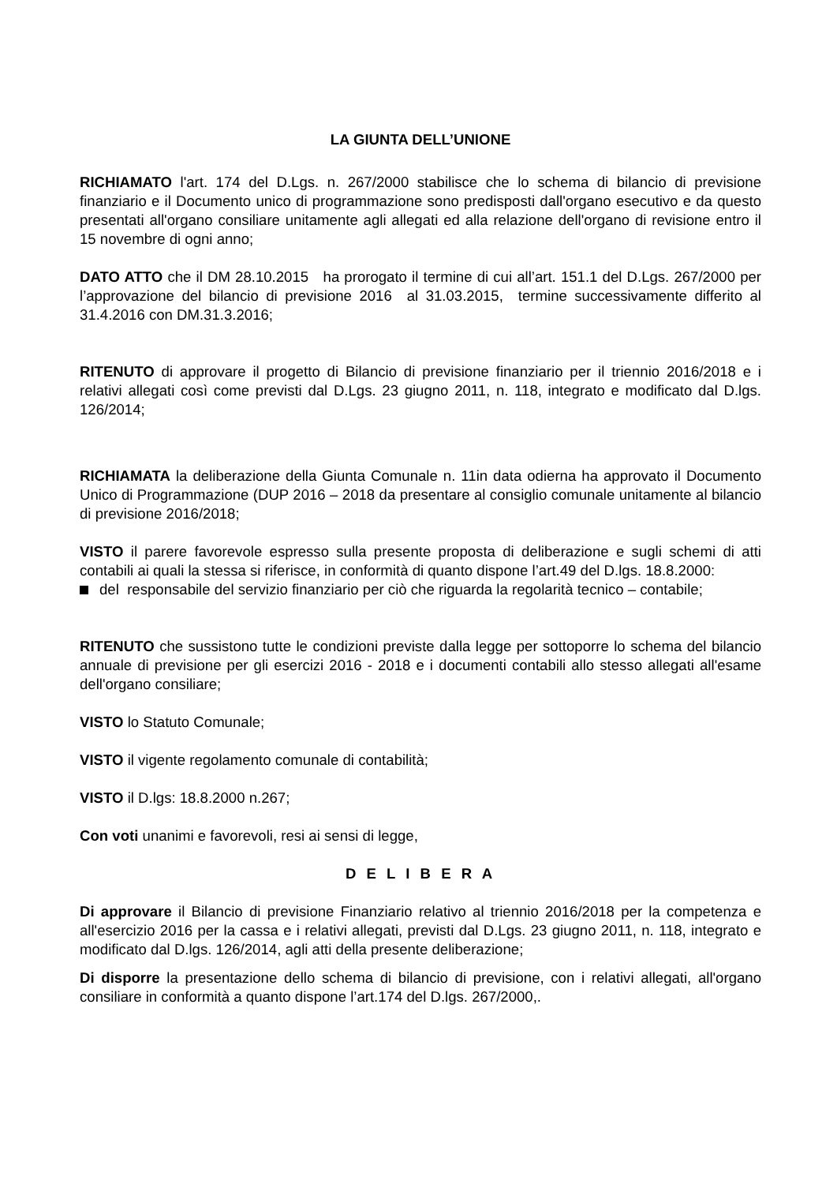LA GIUNTA DELL’UNIONE
RICHIAMATO l'art. 174 del D.Lgs. n. 267/2000 stabilisce che lo schema di bilancio di previsione finanziario e il Documento unico di programmazione sono predisposti dall'organo esecutivo e da questo presentati all'organo consiliare unitamente agli allegati ed alla relazione dell'organo di revisione entro il 15 novembre di ogni anno;
DATO ATTO che il DM 28.10.2015 ha prorogato il termine di cui all’art. 151.1 del D.Lgs. 267/2000 per l’approvazione del bilancio di previsione 2016 al 31.03.2015, termine successivamente differito al 31.4.2016 con DM.31.3.2016;
RITENUTO di approvare il progetto di Bilancio di previsione finanziario per il triennio 2016/2018 e i relativi allegati così come previsti dal D.Lgs. 23 giugno 2011, n. 118, integrato e modificato dal D.lgs. 126/2014;
RICHIAMATA la deliberazione della Giunta Comunale n. 11in data odierna ha approvato il Documento Unico di Programmazione (DUP 2016 – 2018 da presentare al consiglio comunale unitamente al bilancio di previsione 2016/2018;
VISTO il parere favorevole espresso sulla presente proposta di deliberazione e sugli schemi di atti contabili ai quali la stessa si riferisce, in conformità di quanto dispone l’art.49 del D.lgs. 18.8.2000:
del responsabile del servizio finanziario per ciò che riguarda la regolarità tecnico – contabile;
RITENUTO che sussistono tutte le condizioni previste dalla legge per sottoporre lo schema del bilancio annuale di previsione per gli esercizi 2016 - 2018 e i documenti contabili allo stesso allegati all'esame dell'organo consiliare;
VISTO lo Statuto Comunale;
VISTO il vigente regolamento comunale di contabilità;
VISTO il D.lgs: 18.8.2000 n.267;
Con voti unanimi e favorevoli, resi ai sensi di legge,
D E L I B E R A
Di approvare il Bilancio di previsione Finanziario relativo al triennio 2016/2018 per la competenza e all'esercizio 2016 per la cassa e i relativi allegati, previsti dal D.Lgs. 23 giugno 2011, n. 118, integrato e modificato dal D.lgs. 126/2014, agli atti della presente deliberazione;
Di disporre la presentazione dello schema di bilancio di previsione, con i relativi allegati, all'organo consiliare in conformità a quanto dispone l’art.174 del D.lgs. 267/2000,.